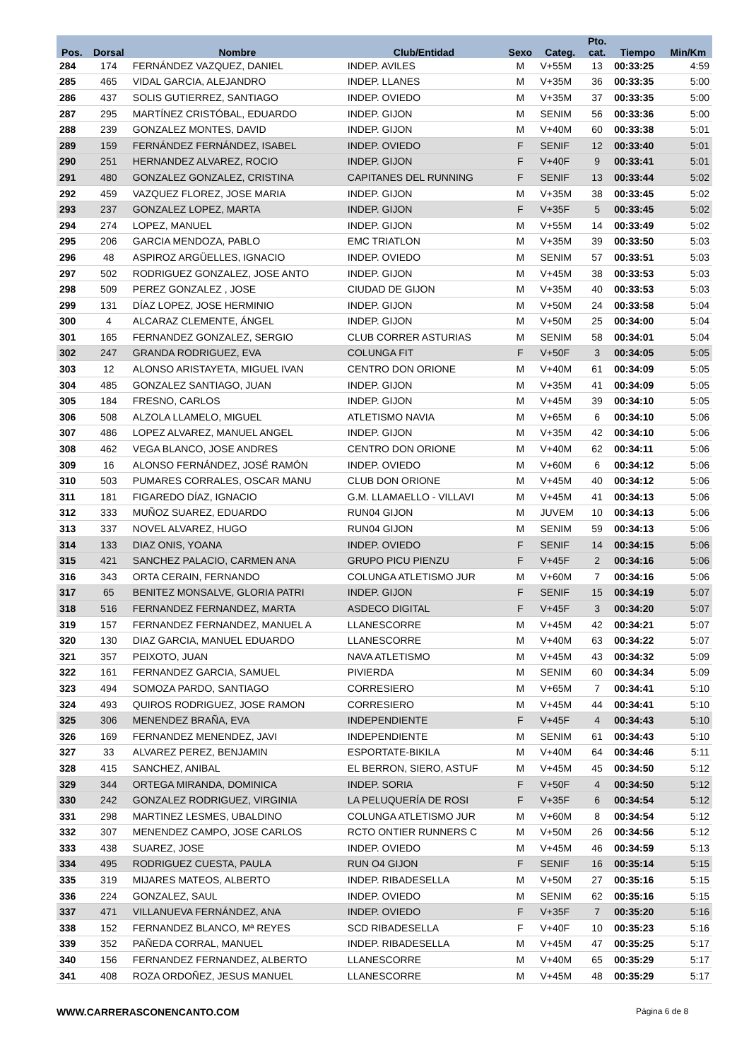| Pos. | Dorsal | Nombre | Club/Entidad | Sexo | Categ. | Pto. cat. | Tiempo | Min/Km |
| --- | --- | --- | --- | --- | --- | --- | --- | --- |
| 284 | 174 | FERNÁNDEZ VAZQUEZ, DANIEL | INDEP. AVILES | M | V+55M | 13 | 00:33:25 | 4:59 |
| 285 | 465 | VIDAL GARCIA, ALEJANDRO | INDEP. LLANES | M | V+35M | 36 | 00:33:35 | 5:00 |
| 286 | 437 | SOLIS GUTIERREZ, SANTIAGO | INDEP. OVIEDO | M | V+35M | 37 | 00:33:35 | 5:00 |
| 287 | 295 | MARTÍNEZ CRISTÓBAL, EDUARDO | INDEP. GIJON | M | SENIM | 56 | 00:33:36 | 5:00 |
| 288 | 239 | GONZALEZ MONTES, DAVID | INDEP. GIJON | M | V+40M | 60 | 00:33:38 | 5:01 |
| 289 | 159 | FERNÁNDEZ FERNÁNDEZ, ISABEL | INDEP. OVIEDO | F | SENIF | 12 | 00:33:40 | 5:01 |
| 290 | 251 | HERNANDEZ ALVAREZ, ROCIO | INDEP. GIJON | F | V+40F | 9 | 00:33:41 | 5:01 |
| 291 | 480 | GONZALEZ GONZALEZ, CRISTINA | CAPITANES DEL RUNNING | F | SENIF | 13 | 00:33:44 | 5:02 |
| 292 | 459 | VAZQUEZ FLOREZ, JOSE MARIA | INDEP. GIJON | M | V+35M | 38 | 00:33:45 | 5:02 |
| 293 | 237 | GONZALEZ LOPEZ, MARTA | INDEP. GIJON | F | V+35F | 5 | 00:33:45 | 5:02 |
| 294 | 274 | LOPEZ, MANUEL | INDEP. GIJON | M | V+55M | 14 | 00:33:49 | 5:02 |
| 295 | 206 | GARCIA MENDOZA, PABLO | EMC TRIATLON | M | V+35M | 39 | 00:33:50 | 5:03 |
| 296 | 48 | ASPIROZ ARGÜELLES, IGNACIO | INDEP. OVIEDO | M | SENIM | 57 | 00:33:51 | 5:03 |
| 297 | 502 | RODRIGUEZ GONZALEZ, JOSE ANTO | INDEP. GIJON | M | V+45M | 38 | 00:33:53 | 5:03 |
| 298 | 509 | PEREZ GONZALEZ , JOSE | CIUDAD DE GIJON | M | V+35M | 40 | 00:33:53 | 5:03 |
| 299 | 131 | DÍAZ LOPEZ, JOSE HERMINIO | INDEP. GIJON | M | V+50M | 24 | 00:33:58 | 5:04 |
| 300 | 4 | ALCARAZ CLEMENTE, ÁNGEL | INDEP. GIJON | M | V+50M | 25 | 00:34:00 | 5:04 |
| 301 | 165 | FERNANDEZ GONZALEZ, SERGIO | CLUB CORRER ASTURIAS | M | SENIM | 58 | 00:34:01 | 5:04 |
| 302 | 247 | GRANDA RODRIGUEZ, EVA | COLUNGA FIT | F | V+50F | 3 | 00:34:05 | 5:05 |
| 303 | 12 | ALONSO ARISTAYETA, MIGUEL IVAN | CENTRO DON ORIONE | M | V+40M | 61 | 00:34:09 | 5:05 |
| 304 | 485 | GONZALEZ SANTIAGO, JUAN | INDEP. GIJON | M | V+35M | 41 | 00:34:09 | 5:05 |
| 305 | 184 | FRESNO, CARLOS | INDEP. GIJON | M | V+45M | 39 | 00:34:10 | 5:05 |
| 306 | 508 | ALZOLA LLAMELO, MIGUEL | ATLETISMO NAVIA | M | V+65M | 6 | 00:34:10 | 5:06 |
| 307 | 486 | LOPEZ ALVAREZ, MANUEL ANGEL | INDEP. GIJON | M | V+35M | 42 | 00:34:10 | 5:06 |
| 308 | 462 | VEGA BLANCO, JOSE ANDRES | CENTRO DON ORIONE | M | V+40M | 62 | 00:34:11 | 5:06 |
| 309 | 16 | ALONSO FERNÁNDEZ, JOSÉ RAMÓN | INDEP. OVIEDO | M | V+60M | 6 | 00:34:12 | 5:06 |
| 310 | 503 | PUMARES CORRALES, OSCAR MANU | CLUB DON ORIONE | M | V+45M | 40 | 00:34:12 | 5:06 |
| 311 | 181 | FIGAREDO DÍAZ, IGNACIO | G.M. LLAMAELLO - VILLAVI | M | V+45M | 41 | 00:34:13 | 5:06 |
| 312 | 333 | MUÑOZ SUAREZ, EDUARDO | RUN04 GIJON | M | JUVEM | 10 | 00:34:13 | 5:06 |
| 313 | 337 | NOVEL ALVAREZ, HUGO | RUN04 GIJON | M | SENIM | 59 | 00:34:13 | 5:06 |
| 314 | 133 | DIAZ ONIS, YOANA | INDEP. OVIEDO | F | SENIF | 14 | 00:34:15 | 5:06 |
| 315 | 421 | SANCHEZ PALACIO, CARMEN ANA | GRUPO PICU PIENZU | F | V+45F | 2 | 00:34:16 | 5:06 |
| 316 | 343 | ORTA CERAIN, FERNANDO | COLUNGA ATLETISMO JUR | M | V+60M | 7 | 00:34:16 | 5:06 |
| 317 | 65 | BENITEZ MONSALVE, GLORIA PATRI | INDEP. GIJON | F | SENIF | 15 | 00:34:19 | 5:07 |
| 318 | 516 | FERNANDEZ FERNANDEZ, MARTA | ASDECO DIGITAL | F | V+45F | 3 | 00:34:20 | 5:07 |
| 319 | 157 | FERNANDEZ FERNANDEZ, MANUEL A | LLANESCORRE | M | V+45M | 42 | 00:34:21 | 5:07 |
| 320 | 130 | DIAZ GARCIA, MANUEL EDUARDO | LLANESCORRE | M | V+40M | 63 | 00:34:22 | 5:07 |
| 321 | 357 | PEIXOTO, JUAN | NAVA ATLETISMO | M | V+45M | 43 | 00:34:32 | 5:09 |
| 322 | 161 | FERNANDEZ GARCIA, SAMUEL | PIVIERDA | M | SENIM | 60 | 00:34:34 | 5:09 |
| 323 | 494 | SOMOZA PARDO, SANTIAGO | CORRESIERO | M | V+65M | 7 | 00:34:41 | 5:10 |
| 324 | 493 | QUIROS RODRIGUEZ, JOSE RAMON | CORRESIERO | M | V+45M | 44 | 00:34:41 | 5:10 |
| 325 | 306 | MENENDEZ BRAÑA, EVA | INDEPENDIENTE | F | V+45F | 4 | 00:34:43 | 5:10 |
| 326 | 169 | FERNANDEZ MENENDEZ, JAVI | INDEPENDIENTE | M | SENIM | 61 | 00:34:43 | 5:10 |
| 327 | 33 | ALVAREZ PEREZ, BENJAMIN | ESPORTATE-BIKILA | M | V+40M | 64 | 00:34:46 | 5:11 |
| 328 | 415 | SANCHEZ, ANIBAL | EL BERRON, SIERO, ASTUF | M | V+45M | 45 | 00:34:50 | 5:12 |
| 329 | 344 | ORTEGA MIRANDA, DOMINICA | INDEP. SORIA | F | V+50F | 4 | 00:34:50 | 5:12 |
| 330 | 242 | GONZALEZ RODRIGUEZ, VIRGINIA | LA PELUQUERÍA DE ROSI | F | V+35F | 6 | 00:34:54 | 5:12 |
| 331 | 298 | MARTINEZ LESMES, UBALDINO | COLUNGA ATLETISMO JUR | M | V+60M | 8 | 00:34:54 | 5:12 |
| 332 | 307 | MENENDEZ CAMPO, JOSE CARLOS | RCTO ONTIER RUNNERS C | M | V+50M | 26 | 00:34:56 | 5:12 |
| 333 | 438 | SUAREZ, JOSE | INDEP. OVIEDO | M | V+45M | 46 | 00:34:59 | 5:13 |
| 334 | 495 | RODRIGUEZ CUESTA, PAULA | RUN O4 GIJON | F | SENIF | 16 | 00:35:14 | 5:15 |
| 335 | 319 | MIJARES MATEOS, ALBERTO | INDEP. RIBADESELLA | M | V+50M | 27 | 00:35:16 | 5:15 |
| 336 | 224 | GONZALEZ, SAUL | INDEP. OVIEDO | M | SENIM | 62 | 00:35:16 | 5:15 |
| 337 | 471 | VILLANUEVA FERNÁNDEZ, ANA | INDEP. OVIEDO | F | V+35F | 7 | 00:35:20 | 5:16 |
| 338 | 152 | FERNANDEZ BLANCO, Mª REYES | SCD RIBADESELLA | F | V+40F | 10 | 00:35:23 | 5:16 |
| 339 | 352 | PAÑEDA CORRAL, MANUEL | INDEP. RIBADESELLA | M | V+45M | 47 | 00:35:25 | 5:17 |
| 340 | 156 | FERNANDEZ FERNANDEZ, ALBERTO | LLANESCORRE | M | V+40M | 65 | 00:35:29 | 5:17 |
| 341 | 408 | ROZA ORDOÑEZ, JESUS MANUEL | LLANESCORRE | M | V+45M | 48 | 00:35:29 | 5:17 |
WWW.CARRERASCONENCANTO.COM Página 6 de 8